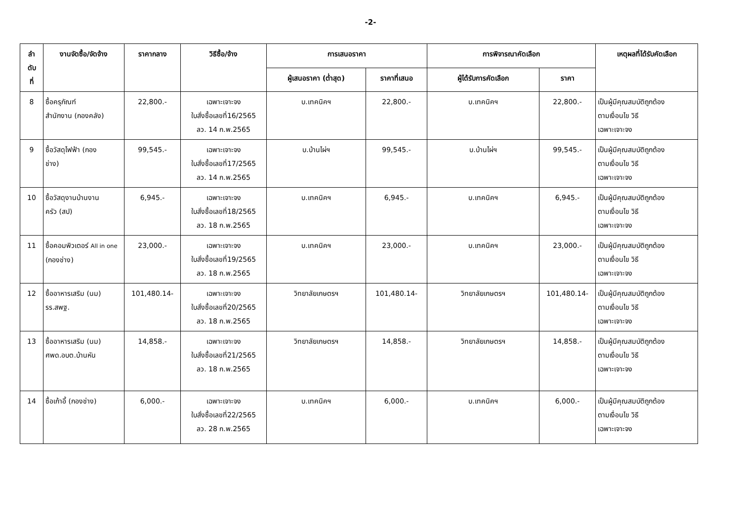-2-
| ลำ ดับ ที่ | งานจัดซื้อ/จัดจ้าง | ราคากลาง | วิธีซื้อ/จ้าง | การเสนอราคา | | การพิจารณาคัดเลือก | | เหตุผลที่ได้รับคัดเลือก |
| --- | --- | --- | --- | --- | --- | --- | --- | --- |
| | | | | ผู้เสนอราคา (ต่ำสุด) | ราคาที่เสนอ | ผู้ได้รับการคัดเลือก | ราคา | |
| 8 | ซื้อครุภัณฑ์ สำนักงาน (กองคลัง) | 22,800.- | เฉพาะเจาะจง ใบสั่งซื้อเลขที่16/2565 ลว. 14 ก.พ.2565 | บ.เทคนิคฯ | 22,800.- | บ.เทคนิคฯ | 22,800.- | เป็นผู้มีคุณสมบัติถูกต้อง ตามเงื่อนไข วิธี เฉพาะเจาะจง |
| 9 | ซื้อวัสดุไฟฟ้า (กอง ช่าง) | 99,545.- | เฉพาะเจาะจง ใบสั่งซื้อเลขที่17/2565 ลว. 14 ก.พ.2565 | บ.บ้านไผ่ฯ | 99,545.- | บ.บ้านไผ่ฯ | 99,545.- | เป็นผู้มีคุณสมบัติถูกต้อง ตามเงื่อนไข วิธี เฉพาะเจาะจง |
| 10 | ซื้อวัสดุงานบ้านงาน ครัว (สป) | 6,945.- | เฉพาะเจาะจง ใบสั่งซื้อเลขที่18/2565 ลว. 18 ก.พ.2565 | บ.เทคนิคฯ | 6,945.- | บ.เทคนิคฯ | 6,945.- | เป็นผู้มีคุณสมบัติถูกต้อง ตามเงื่อนไข วิธี เฉพาะเจาะจง |
| 11 | ซื้อคอมพิวเตอร์ All in one (กองช่าง) | 23,000.- | เฉพาะเจาะจง ใบสั่งซื้อเลขที่19/2565 ลว. 18 ก.พ.2565 | บ.เทคนิคฯ | 23,000.- | บ.เทคนิคฯ | 23,000.- | เป็นผู้มีคุณสมบัติถูกต้อง ตามเงื่อนไข วิธี เฉพาะเจาะจง |
| 12 | ซื้ออาหารเสริม (นม) รร.สพฐ. | 101,480.14- | เฉพาะเจาะจง ใบสั่งซื้อเลขที่20/2565 ลว. 18 ก.พ.2565 | วิทยาลัยเกษตรฯ | 101,480.14- | วิทยาลัยเกษตรฯ | 101,480.14- | เป็นผู้มีคุณสมบัติถูกต้อง ตามเงื่อนไข วิธี เฉพาะเจาะจง |
| 13 | ซื้ออาหารเสริม (นม) ศพด.อบต.บ้านหัน | 14,858.- | เฉพาะเจาะจง ใบสั่งซื้อเลขที่21/2565 ลว. 18 ก.พ.2565 | วิทยาลัยเกษตรฯ | 14,858.- | วิทยาลัยเกษตรฯ | 14,858.- | เป็นผู้มีคุณสมบัติถูกต้อง ตามเงื่อนไข วิธี เฉพาะเจาะจง |
| 14 | ซื้อเก้าอี้ (กองช่าง) | 6,000.- | เฉพาะเจาะจง ใบสั่งซื้อเลขที่22/2565 ลว. 28 ก.พ.2565 | บ.เทคนิคฯ | 6,000.- | บ.เทคนิคฯ | 6,000.- | เป็นผู้มีคุณสมบัติถูกต้อง ตามเงื่อนไข วิธี เฉพาะเจาะจง |